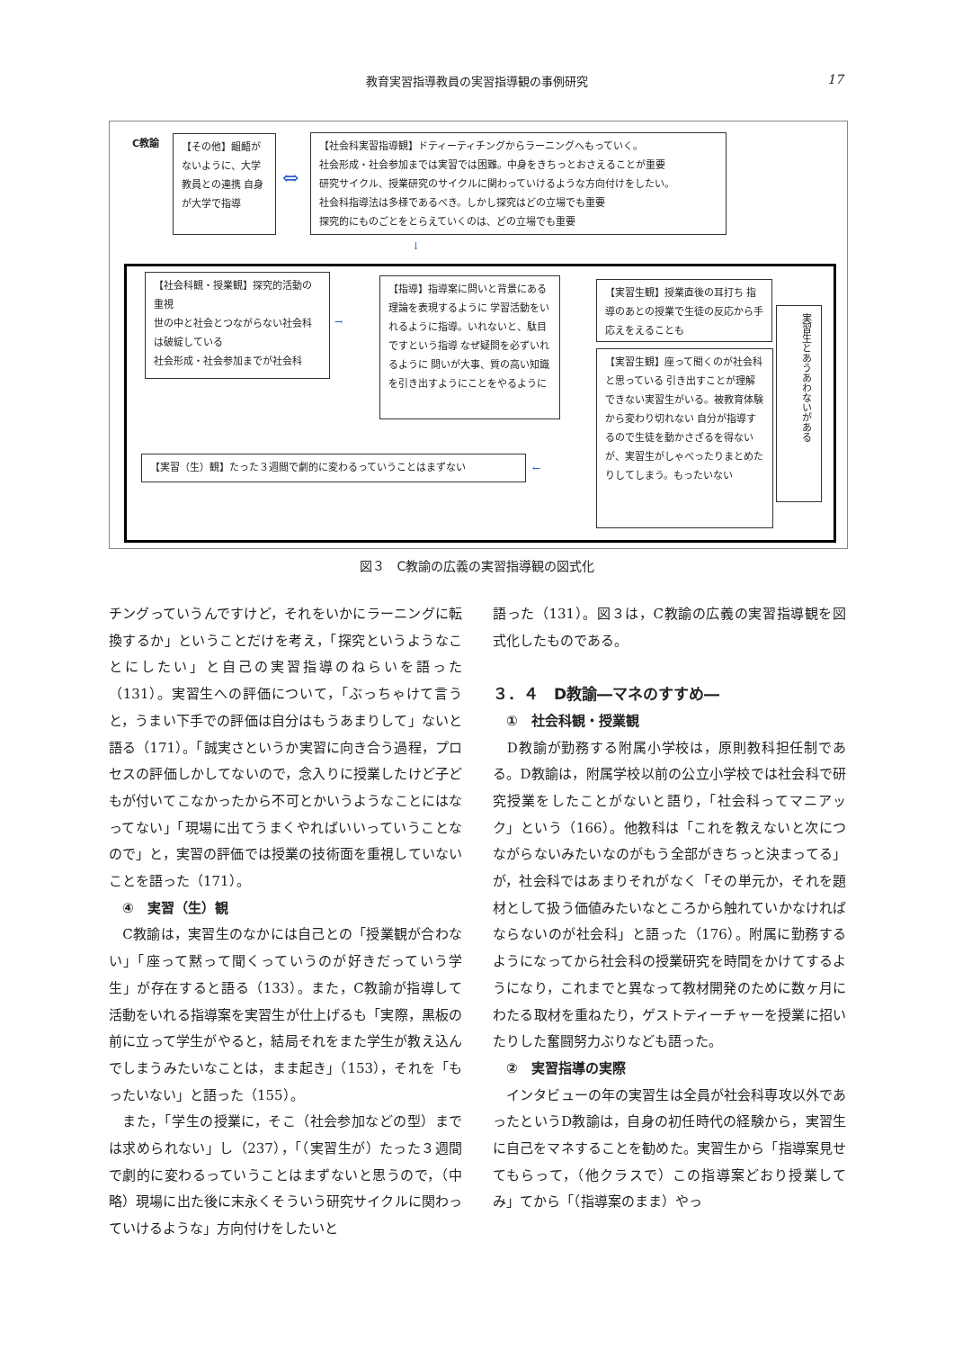教育実習指導教員の実習指導観の事例研究 17
C教諭
【その他】齟齬がないように、大学教員との連携 自身が大学で指導
⇔
【社会科実習指導観】ドティーティチングからラーニングへもっていく。
社会形成・社会参加までは実習では困難。中身をきちっとおさえることが重要
研究サイクル、授業研究のサイクルに関わっていけるような方向付けをしたい。
社会科指導法は多様であるべき。しかし探究はどの立場でも重要
探究的にものごとをとらえていくのは、どの立場でも重要
↓
【社会科観・授業観】探究的活動の重視
世の中と社会とつながらない社会科は破綻している
社会形成・社会参加までが社会科
→
【指導】指導案に問いと背景にある理論を表現するように 学習活動をいれるように指導。いれないと、駄目ですという指導 なぜ疑問を必ずいれるように 問いが大事、質の高い知識を引き出すようにことをやるように
【実習生観】授業直後の耳打ち 指導のあとの授業で生徒の反応から手応えをえることも
【実習生観】座って聞くのが社会科と思っている 引き出すことが理解できない実習生がいる。被教育体験から変わり切れない 自分が指導するので生徒を動かさざるを得ないが、実習生がしゃべったりまとめたりしてしまう。もったいない
実習生とあうあわないがある
【実習（生）観】たった３週間で劇的に変わるっていうことはまずない ←
図３　C教諭の広義の実習指導観の図式化
チングっていうんですけど，それをいかにラーニングに転換するか」ということだけを考え，「探究というようなことにしたい」と自己の実習指導のねらいを語った（131）。実習生への評価について，「ぶっちゃけて言うと，うまい下手での評価は自分はもうあまりして」ないと語る（171）。「誠実さというか実習に向き合う過程，プロセスの評価しかしてないので，念入りに授業したけど子どもが付いてこなかったから不可とかいうようなことにはなってない」「現場に出てうまくやればいいっていうことなので」と，実習の評価では授業の技術面を重視していないことを語った（171）。
　④　実習（生）観
　C教諭は，実習生のなかには自己との「授業観が合わない」「座って黙って聞くっていうのが好きだっていう学生」が存在すると語る（133）。また，C教諭が指導して活動をいれる指導案を実習生が仕上げるも「実際，黒板の前に立って学生がやると，結局それをまた学生が教え込んでしまうみたいなことは，まま起き」（153），それを「もったいない」と語った（155）。
　また，「学生の授業に，そこ（社会参加などの型）までは求められない」し（237），「（実習生が）たった３週間で劇的に変わるっていうことはまずないと思うので，（中略）現場に出た後に末永くそういう研究サイクルに関わっていけるような」方向付けをしたいと
語った（131）。図３は，C教諭の広義の実習指導観を図式化したものである。
３．４　D教諭―マネのすすめ―
　①　社会科観・授業観
　D教諭が勤務する附属小学校は，原則教科担任制である。D教諭は，附属学校以前の公立小学校では社会科で研究授業をしたことがないと語り，「社会科ってマニアック」という（166）。他教科は「これを教えないと次につながらないみたいなのがもう全部がきちっと決まってる」が，社会科ではあまりそれがなく「その単元か，それを題材として扱う価値みたいなところから触れていかなければならないのが社会科」と語った（176）。附属に勤務するようになってから社会科の授業研究を時間をかけてするようになり，これまでと異なって教材開発のために数ヶ月にわたる取材を重ねたり，ゲストティーチャーを授業に招いたりした奮闘努力ぶりなども語った。
　②　実習指導の実際
　インタビューの年の実習生は全員が社会科専攻以外であったというD教諭は，自身の初任時代の経験から，実習生に自己をマネすることを勧めた。実習生から「指導案見せてもらって，（他クラスで）この指導案どおり授業してみ」てから「（指導案のまま）やっ